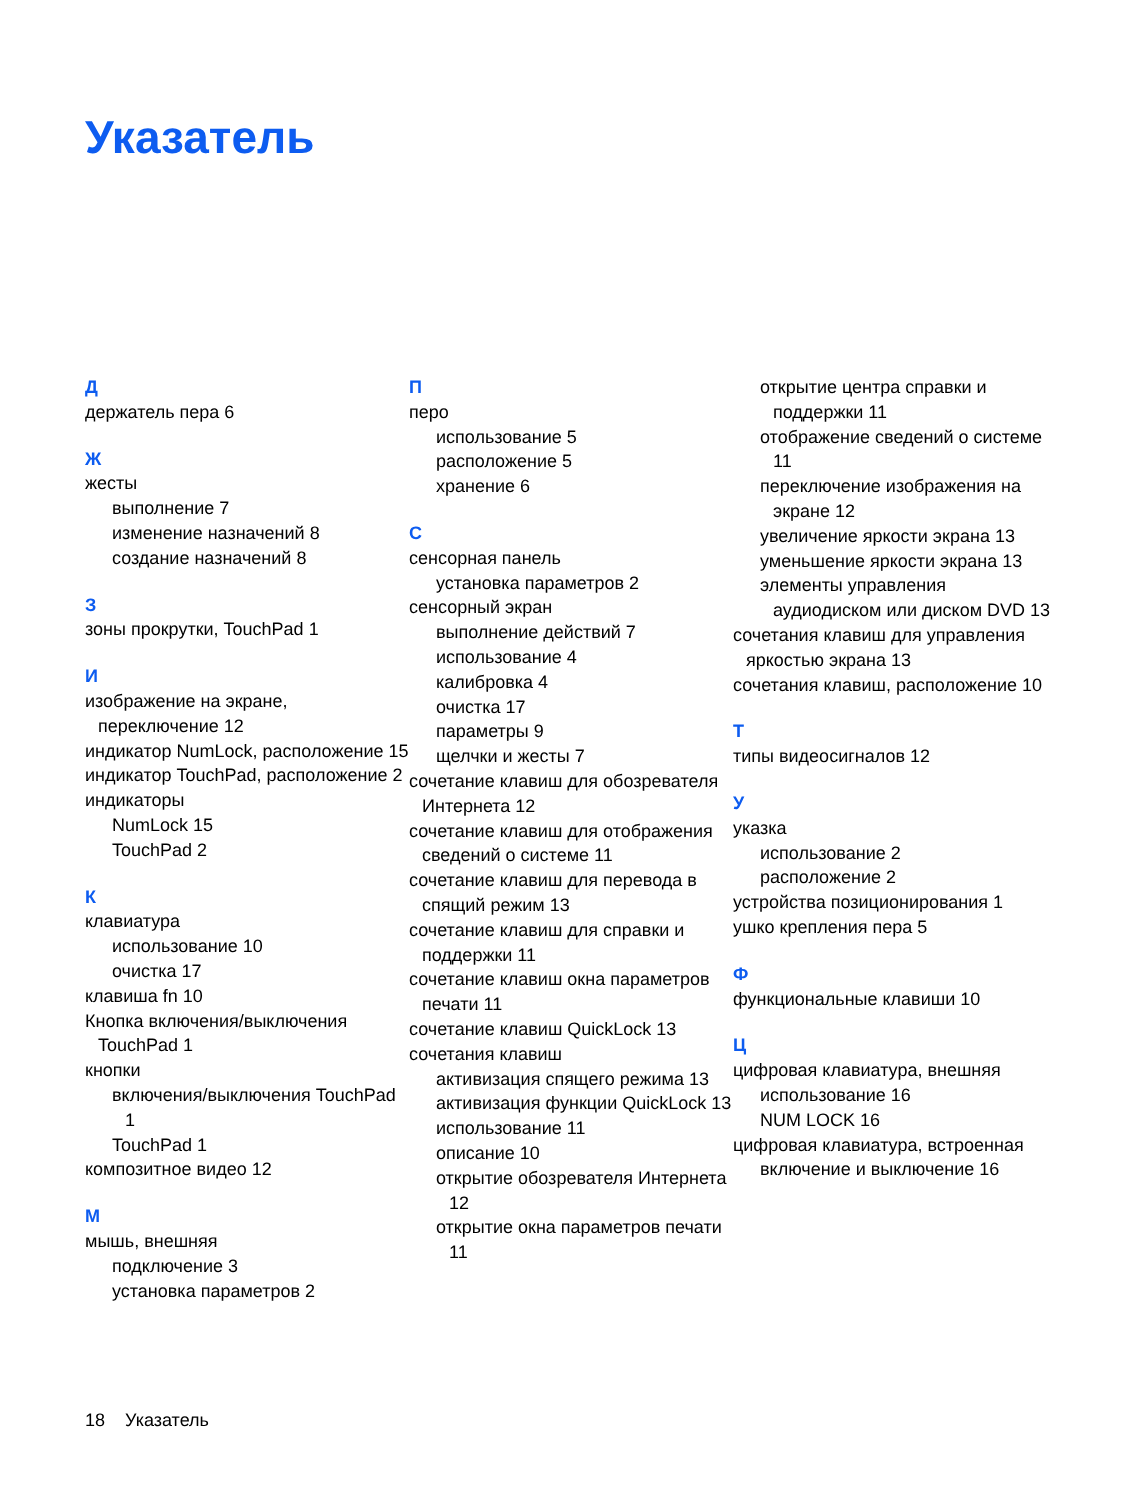Указатель
Д
держатель пера 6
Ж
жесты
выполнение 7
изменение назначений 8
создание назначений 8
З
зоны прокрутки, TouchPad 1
И
изображение на экране, переключение 12
индикатор NumLock, расположение 15
индикатор TouchPad, расположение 2
индикаторы
NumLock 15
TouchPad 2
К
клавиатура
использование 10
очистка 17
клавиша fn 10
Кнопка включения/выключения TouchPad 1
кнопки
включения/выключения TouchPad 1
TouchPad 1
композитное видео 12
М
мышь, внешняя
подключение 3
установка параметров 2
П
перо
использование 5
расположение 5
хранение 6
С
сенсорная панель
установка параметров 2
сенсорный экран
выполнение действий 7
использование 4
калибровка 4
очистка 17
параметры 9
щелчки и жесты 7
сочетание клавиш для обозревателя Интернета 12
сочетание клавиш для отображения сведений о системе 11
сочетание клавиш для перевода в спящий режим 13
сочетание клавиш для справки и поддержки 11
сочетание клавиш окна параметров печати 11
сочетание клавиш QuickLock 13
сочетания клавиш
активизация спящего режима 13
активизация функции QuickLock 13
использование 11
описание 10
открытие обозревателя Интернета 12
открытие окна параметров печати 11
открытие центра справки и поддержки 11
отображение сведений о системе 11
переключение изображения на экране 12
увеличение яркости экрана 13
уменьшение яркости экрана 13
элементы управления аудиодиском или диском DVD 13
сочетания клавиш для управления яркостью экрана 13
сочетания клавиш, расположение 10
Т
типы видеосигналов 12
У
указка
использование 2
расположение 2
устройства позиционирования 1
ушко крепления пера 5
Ф
функциональные клавиши 10
Ц
цифровая клавиатура, внешняя
использование 16
NUM LOCK 16
цифровая клавиатура, встроенная
включение и выключение 16
18 Указатель